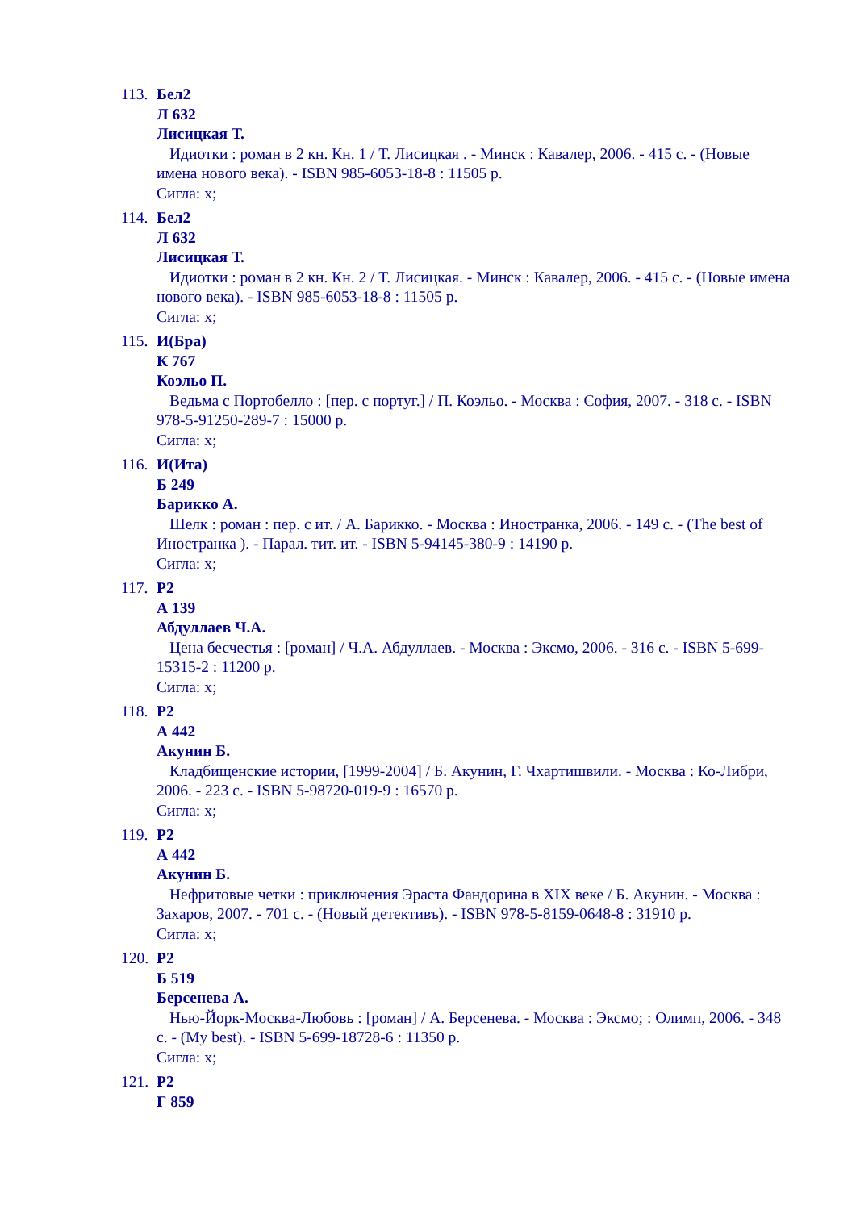113.
Бел2
Л 632
Лисицкая Т.
Идиотки : роман в 2 кн. Кн. 1 / Т. Лисицкая . - Минск : Кавалер, 2006. - 415 с. - (Новые имена нового века). - ISBN 985-6053-18-8 : 11505 р.
Сигла: х;
114.
Бел2
Л 632
Лисицкая Т.
Идиотки : роман в 2 кн. Кн. 2 / Т. Лисицкая. - Минск : Кавалер, 2006. - 415 с. - (Новые имена нового века). - ISBN 985-6053-18-8 : 11505 р.
Сигла: х;
115.
И(Бра)
К 767
Коэльо П.
Ведьма с Портобелло : [пер. с португ.] / П. Коэльо. - Москва : София, 2007. - 318 с. - ISBN 978-5-91250-289-7 : 15000 р.
Сигла: х;
116.
И(Ита)
Б 249
Барикко А.
Шелк : роман : пер. с ит. / А. Барикко. - Москва : Иностранка, 2006. - 149 с. - (The best of Иностранка ). - Парал. тит. ит. - ISBN 5-94145-380-9 : 14190 р.
Сигла: х;
117.
Р2
А 139
Абдуллаев Ч.А.
Цена бесчестья : [роман] / Ч.А. Абдуллаев. - Москва : Эксмо, 2006. - 316 с. - ISBN 5-699-15315-2 : 11200 р.
Сигла: х;
118.
Р2
А 442
Акунин Б.
Кладбищенские истории, [1999-2004] / Б. Акунин, Г. Чхартишвили. - Москва : Ко-Либри, 2006. - 223 с. - ISBN 5-98720-019-9 : 16570 р.
Сигла: х;
119.
Р2
А 442
Акунин Б.
Нефритовые четки : приключения Эраста Фандорина в XIX веке / Б. Акунин. - Москва : Захаров, 2007. - 701 с. - (Новый детективъ). - ISBN 978-5-8159-0648-8 : 31910 р.
Сигла: х;
120.
Р2
Б 519
Берсенева А.
Нью-Йорк-Москва-Любовь : [роман] / А. Берсенева. - Москва : Эксмо; : Олимп, 2006. - 348 с. - (My best). - ISBN 5-699-18728-6 : 11350 р.
Сигла: х;
121.
Р2
Г 859